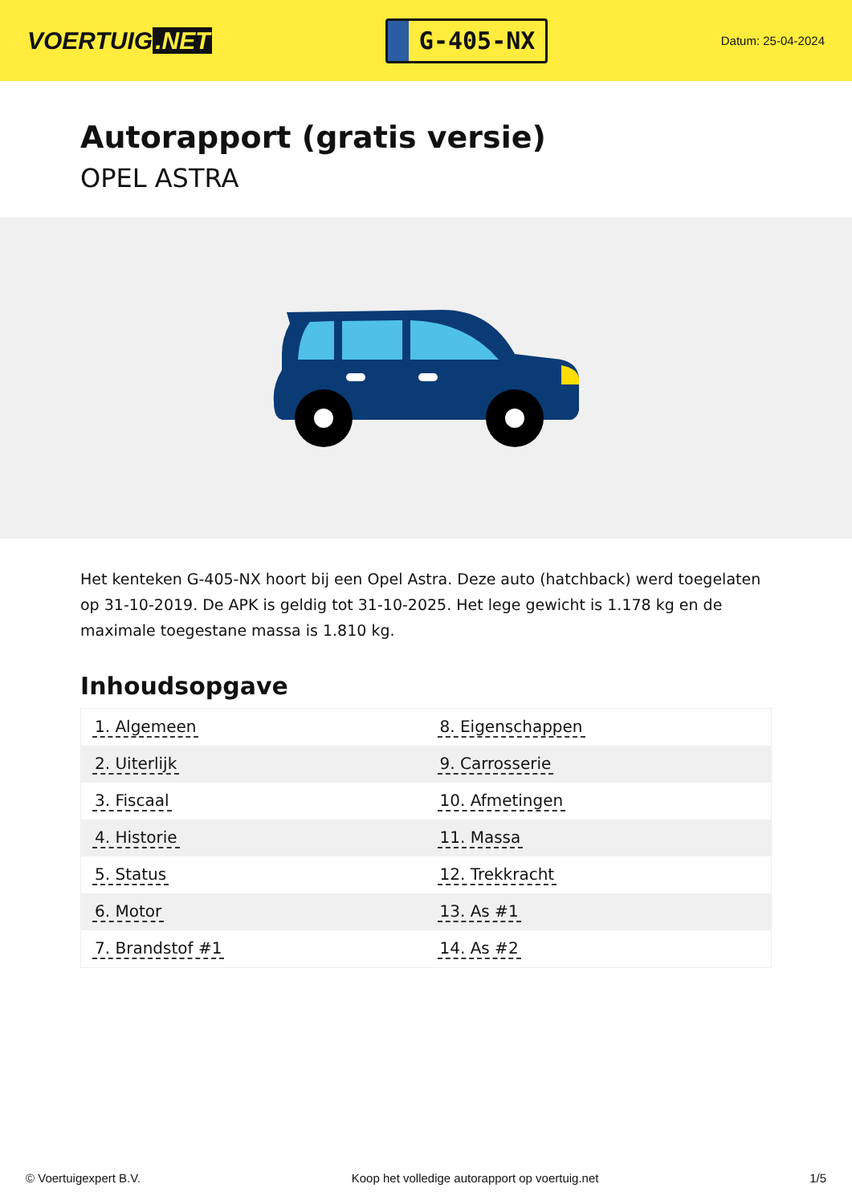VOERTUIG.NET
G-405-NX
Datum: 25-04-2024
Autorapport (gratis versie)
OPEL ASTRA
Het kenteken G-405-NX hoort bij een Opel Astra. Deze auto (hatchback) werd toegelaten op 31-10-2019. De APK is geldig tot 31-10-2025. Het lege gewicht is 1.178 kg en de maximale toegestane massa is 1.810 kg.
Inhoudsopgave
| 1. Algemeen | 8. Eigenschappen |
| 2. Uiterlijk | 9. Carrosserie |
| 3. Fiscaal | 10. Afmetingen |
| 4. Historie | 11. Massa |
| 5. Status | 12. Trekkracht |
| 6. Motor | 13. As #1 |
| 7. Brandstof #1 | 14. As #2 |
© Voertuigexpert B.V. Koop het volledige autorapport op voertuig.net 1/5